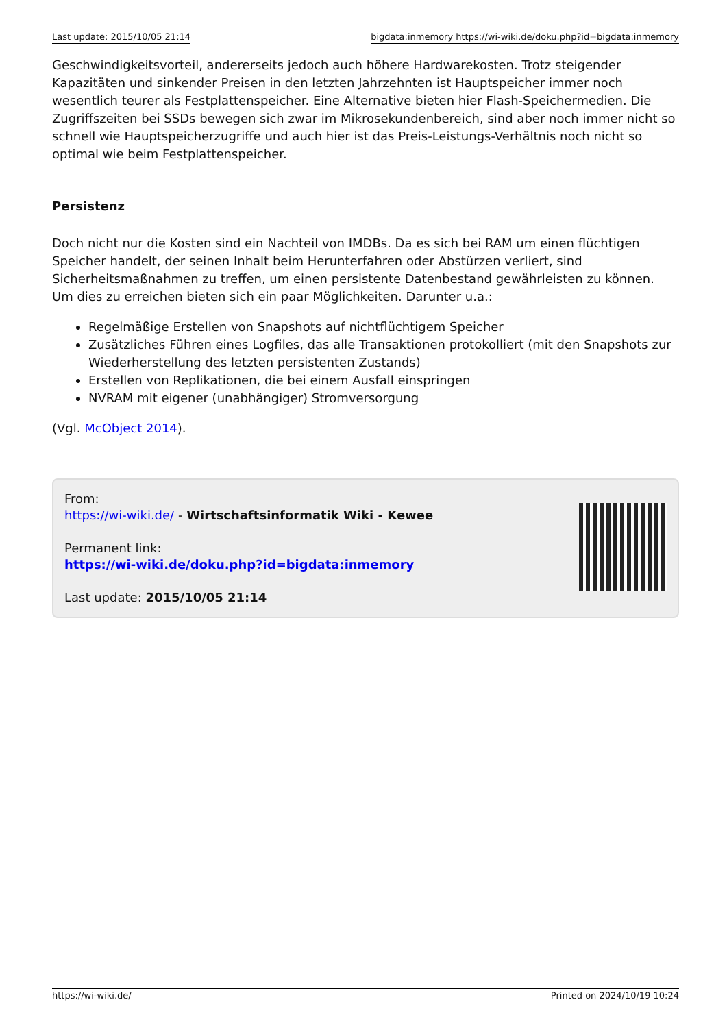Last update: 2015/10/05 21:14 bigdata:inmemory https://wi-wiki.de/doku.php?id=bigdata:inmemory
Geschwindigkeitsvorteil, andererseits jedoch auch höhere Hardwarekosten. Trotz steigender Kapazitäten und sinkender Preisen in den letzten Jahrzehnten ist Hauptspeicher immer noch wesentlich teurer als Festplattenspeicher. Eine Alternative bieten hier Flash-Speichermedien. Die Zugriffszeiten bei SSDs bewegen sich zwar im Mikrosekundenbereich, sind aber noch immer nicht so schnell wie Hauptspeicherzugriffe und auch hier ist das Preis-Leistungs-Verhältnis noch nicht so optimal wie beim Festplattenspeicher.
Persistenz
Doch nicht nur die Kosten sind ein Nachteil von IMDBs. Da es sich bei RAM um einen flüchtigen Speicher handelt, der seinen Inhalt beim Herunterfahren oder Abstürzen verliert, sind Sicherheitsmaßnahmen zu treffen, um einen persistente Datenbestand gewährleisten zu können. Um dies zu erreichen bieten sich ein paar Möglichkeiten. Darunter u.a.:
Regelmäßige Erstellen von Snapshots auf nichtflüchtigem Speicher
Zusätzliches Führen eines Logfiles, das alle Transaktionen protokolliert (mit den Snapshots zur Wiederherstellung des letzten persistenten Zustands)
Erstellen von Replikationen, die bei einem Ausfall einspringen
NVRAM mit eigener (unabhängiger) Stromversorgung
(Vgl. McObject 2014).
From:
https://wi-wiki.de/ - Wirtschaftsinformatik Wiki - Kewee
Permanent link:
https://wi-wiki.de/doku.php?id=bigdata:inmemory
Last update: 2015/10/05 21:14
https://wi-wiki.de/ Printed on 2024/10/19 10:24